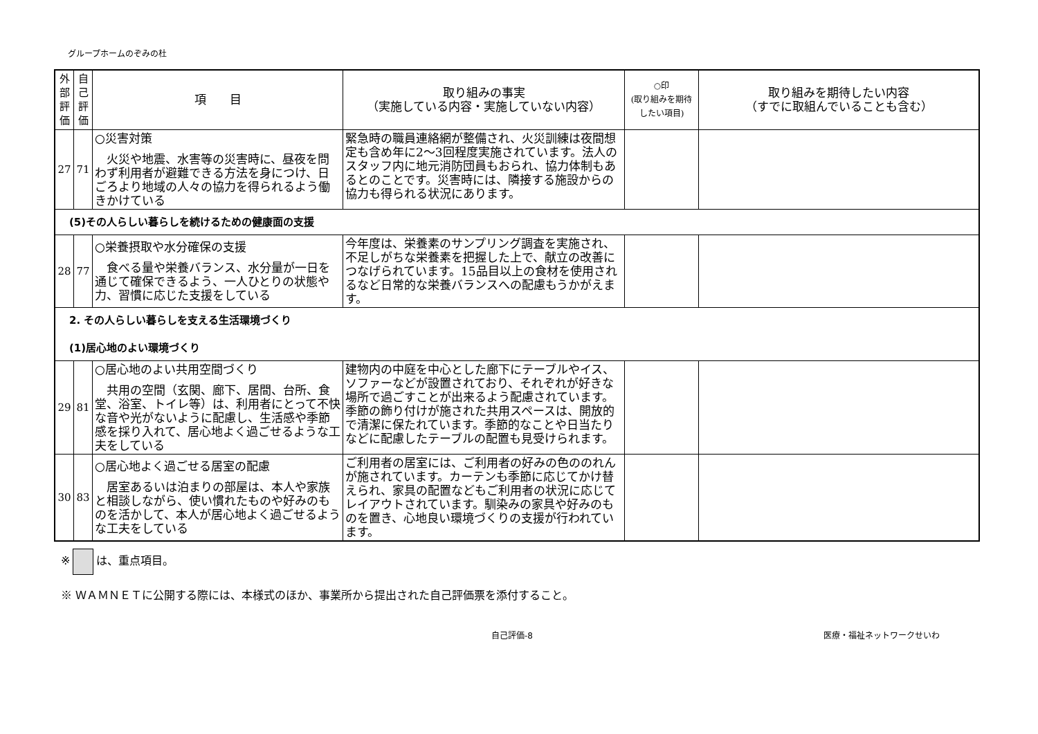グループホームのぞみの杜
| 外部評価 | 自己評価 | 項 目 | 取り組みの事実 （実施している内容・実施していない内容） | ○印 (取り組みを期待したい項目) | 取り組みを期待したい内容 （すでに取組んでいることも含む） |
| --- | --- | --- | --- | --- | --- |
| 27 | 71 | ○災害対策 火災や地震、水害等の災害時に、昼夜を問わず利用者が避難できる方法を身につけ、日ごろより地域の人々の協力を得られるよう働きかけている | 緊急時の職員連絡網が整備され、火災訓練は夜間想定も含め年に2～3回程度実施されています。法人のスタッフ内に地元消防団員もおられ、協力体制もあるとのことです。災害時には、隣接する施設からの協力も得られる状況にあります。 | | |
| (5)その人らしい暮らしを続けるための健康面の支援 | | | | | |
| 28 | 77 | ○栄養摂取や水分確保の支援 食べる量や栄養バランス、水分量が一日を通じて確保できるよう、一人ひとりの状態や力、習慣に応じた支援をしている | 今年度は、栄養素のサンプリング調査を実施され、不足しがちな栄養素を把握した上で、献立の改善につなげられています。15品目以上の食材を使用されるなど日常的な栄養バランスへの配慮もうかがえます。 | | |
| 2. その人らしい暮らしを支える生活環境づくり (1)居心地のよい環境づくり | | | | | |
| 29 | 81 | ○居心地のよい共用空間づくり 共用の空間（玄関、廊下、居間、台所、食堂、浴室、トイレ等）は、利用者にとって不快な音や光がないように配慮し、生活感や季節感を採り入れて、居心地よく過ごせるような工夫をしている | 建物内の中庭を中心とした廊下にテーブルやイス、ソファーなどが設置されており、それぞれが好きな場所で過ごすことが出来るよう配慮されています。季節の飾り付けが施された共用スペースは、開放的で清潔に保たれています。季節的なことや日当たりなどに配慮したテーブルの配置も見受けられます。 | | |
| 30 | 83 | ○居心地よく過ごせる居室の配慮 居室あるいは泊まりの部屋は、本人や家族と相談しながら、使い慣れたものや好みのものを活かして、本人が居心地よく過ごせるような工夫をしている | ご利用者の居室には、ご利用者の好みの色ののれんが施されています。カーテンも季節に応じてかけ替えられ、家具の配置などもご利用者の状況に応じてレイアウトされています。馴染みの家具や好みのものを置き、心地良い環境づくりの支援が行われています。 | | |
※ は、重点項目。
※ ＷＡＭＮＥＴに公開する際には、本様式のほか、事業所から提出された自己評価票を添付すること。
自己評価-8 医療・福祉ネットワークせいわ